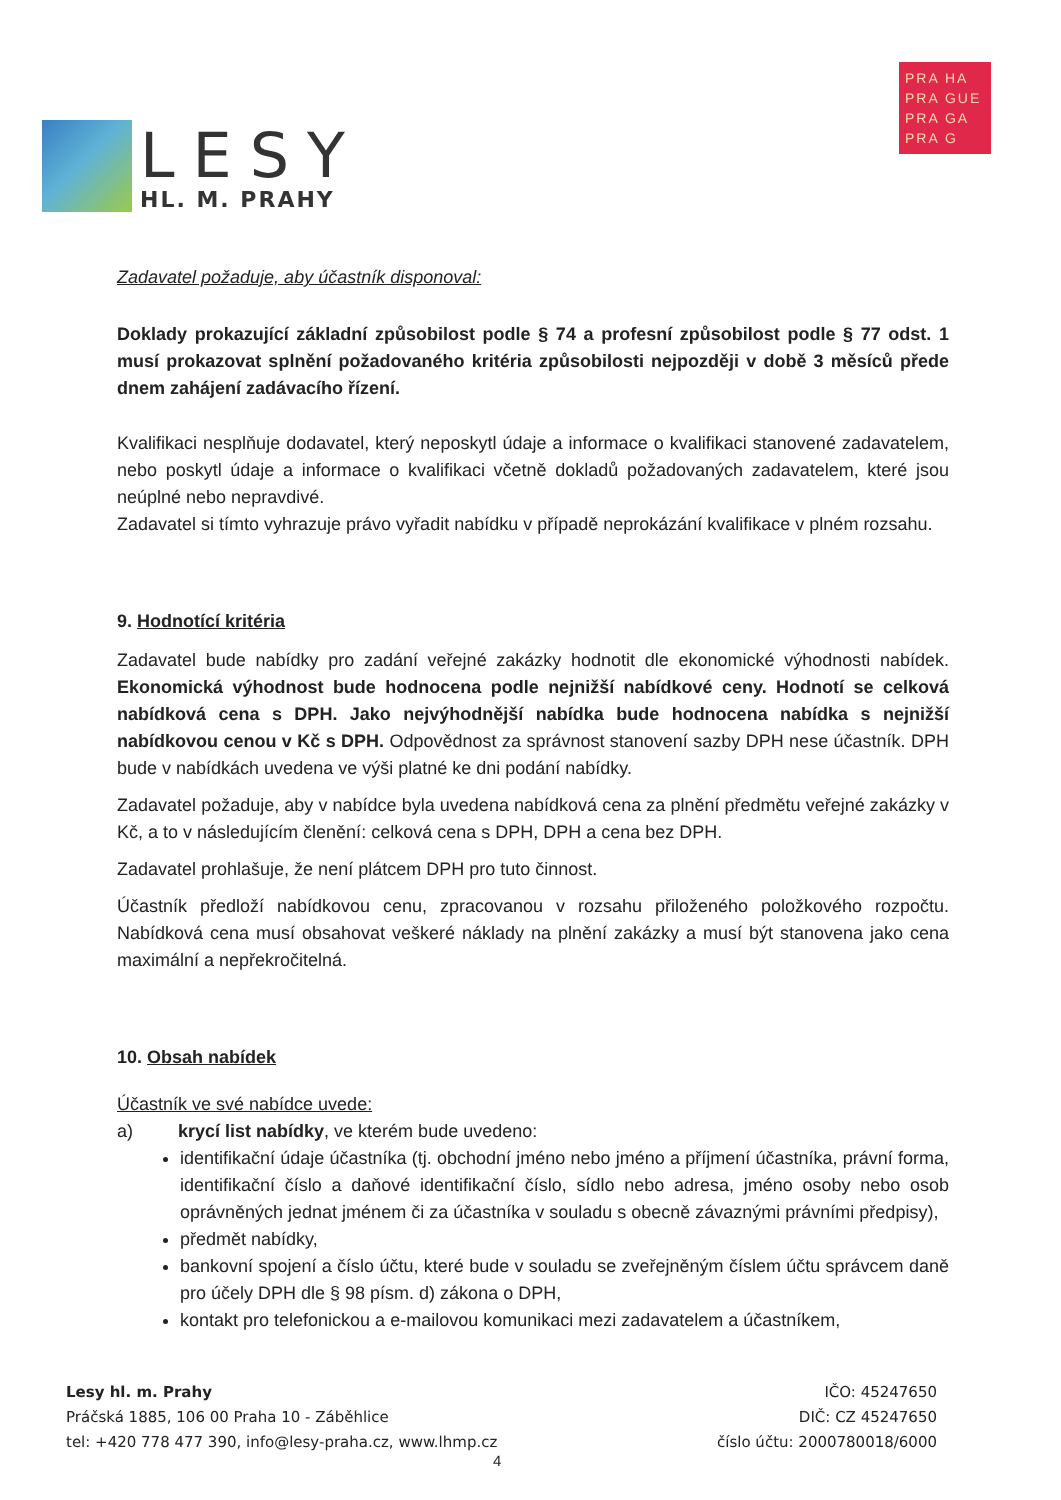LESY
HL. M. PRAHY
PRA HA
PRA GUE
PRA GA
PRA G
Zadavatel požaduje, aby účastník disponoval:
Doklady prokazující základní způsobilost podle § 74 a profesní způsobilost podle § 77 odst. 1 musí prokazovat splnění požadovaného kritéria způsobilosti nejpozději v době 3 měsíců přede dnem zahájení zadávacího řízení.
Kvalifikaci nesplňuje dodavatel, který neposkytl údaje a informace o kvalifikaci stanovené zadavatelem, nebo poskytl údaje a informace o kvalifikaci včetně dokladů požadovaných zadavatelem, které jsou neúplné nebo nepravdivé.
Zadavatel si tímto vyhrazuje právo vyřadit nabídku v případě neprokázání kvalifikace v plném rozsahu.
9. Hodnotící kritéria
Zadavatel bude nabídky pro zadání veřejné zakázky hodnotit dle ekonomické výhodnosti nabídek. Ekonomická výhodnost bude hodnocena podle nejnižší nabídkové ceny. Hodnotí se celková nabídková cena s DPH. Jako nejvýhodnější nabídka bude hodnocena nabídka s nejnižší nabídkovou cenou v Kč s DPH. Odpovědnost za správnost stanovení sazby DPH nese účastník. DPH bude v nabídkách uvedena ve výši platné ke dni podání nabídky.
Zadavatel požaduje, aby v nabídce byla uvedena nabídková cena za plnění předmětu veřejné zakázky v Kč, a to v následujícím členění: celková cena s DPH, DPH a cena bez DPH.
Zadavatel prohlašuje, že není plátcem DPH pro tuto činnost.
Účastník předloží nabídkovou cenu, zpracovanou v rozsahu přiloženého položkového rozpočtu. Nabídková cena musí obsahovat veškeré náklady na plnění zakázky a musí být stanovena jako cena maximální a nepřekročitelná.
10. Obsah nabídek
Účastník ve své nabídce uvede:
a) krycí list nabídky, ve kterém bude uvedeno:
identifikační údaje účastníka (tj. obchodní jméno nebo jméno a příjmení účastníka, právní forma, identifikační číslo a daňové identifikační číslo, sídlo nebo adresa, jméno osoby nebo osob oprávněných jednat jménem či za účastníka v souladu s obecně závaznými právními předpisy),
předmět nabídky,
bankovní spojení a číslo účtu, které bude v souladu se zveřejněným číslem účtu správcem daně pro účely DPH dle § 98 písm. d) zákona o DPH,
kontakt pro telefonickou a e-mailovou komunikaci mezi zadavatelem a účastníkem,
Lesy hl. m. Prahy
Práčská 1885, 106 00 Praha 10 - Záběhlice
tel: +420 778 477 390, info@lesy-praha.cz, www.lhmp.cz
IČO: 45247650
DIČ: CZ 45247650
číslo účtu: 2000780018/6000
4